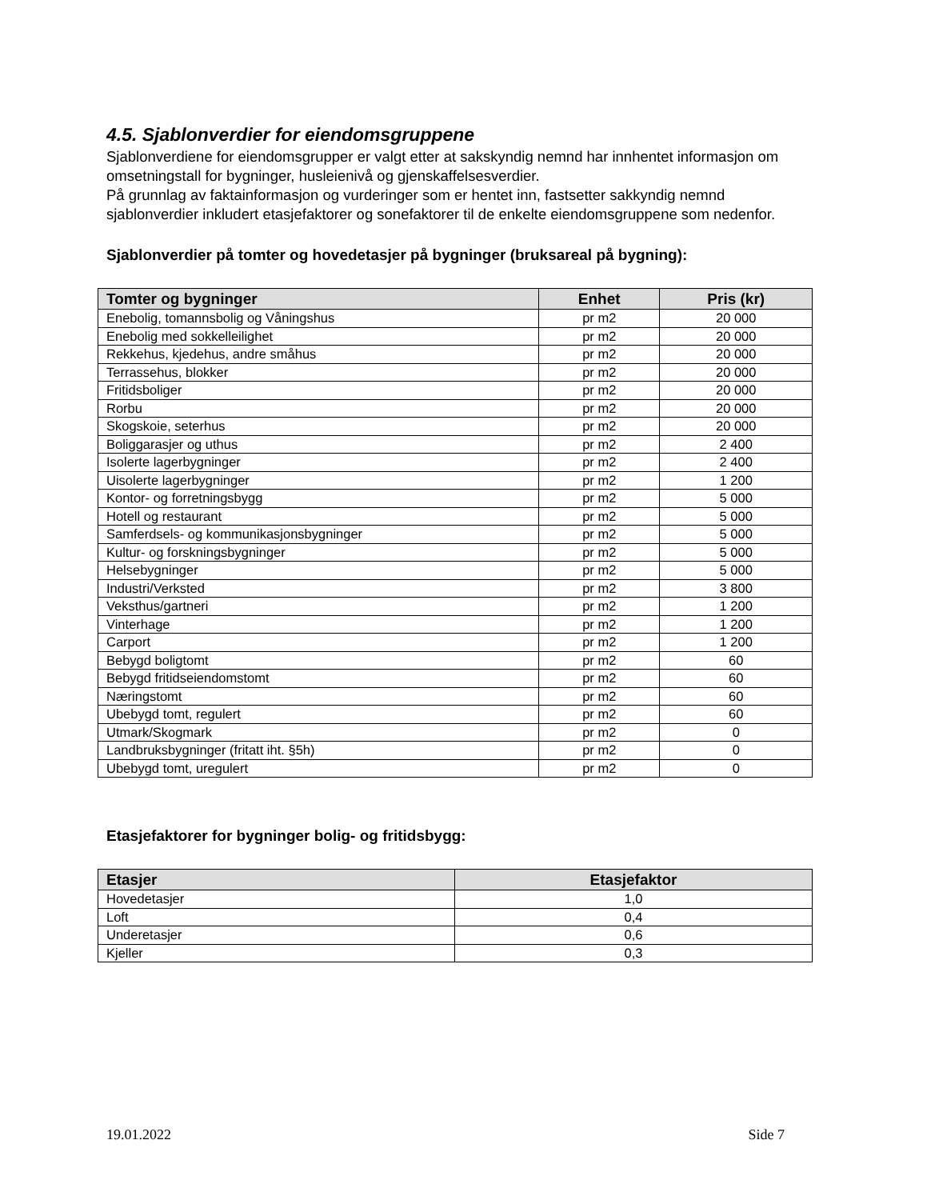4.5. Sjablonverdier for eiendomsgruppene
Sjablonverdiene for eiendomsgrupper er valgt etter at sakskyndig nemnd har innhentet informasjon om omsetningstall for bygninger, husleienivå og gjenskaffelsesverdier.
På grunnlag av faktainformasjon og vurderinger som er hentet inn, fastsetter sakkyndig nemnd sjablonverdier inkludert etasjefaktorer og sonefaktorer til de enkelte eiendomsgruppene som nedenfor.
Sjablonverdier på tomter og hovedetasjer på bygninger (bruksareal på bygning):
| Tomter og bygninger | Enhet | Pris (kr) |
| --- | --- | --- |
| Enebolig, tomannsbolig og Våningshus | pr m2 | 20 000 |
| Enebolig med sokkelleilighet | pr m2 | 20 000 |
| Rekkehus, kjedehus, andre småhus | pr m2 | 20 000 |
| Terrassehus, blokker | pr m2 | 20 000 |
| Fritidsboliger | pr m2 | 20 000 |
| Rorbu | pr m2 | 20 000 |
| Skogskoie, seterhus | pr m2 | 20 000 |
| Boliggarasjer og uthus | pr m2 | 2 400 |
| Isolerte lagerbygninger | pr m2 | 2 400 |
| Uisolerte lagerbygninger | pr m2 | 1 200 |
| Kontor- og forretningsbygg | pr m2 | 5 000 |
| Hotell og restaurant | pr m2 | 5 000 |
| Samferdsels- og kommunikasjonsbygninger | pr m2 | 5 000 |
| Kultur- og forskningsbygninger | pr m2 | 5 000 |
| Helsebygninger | pr m2 | 5 000 |
| Industri/Verksted | pr m2 | 3 800 |
| Veksthus/gartneri | pr m2 | 1 200 |
| Vinterhage | pr m2 | 1 200 |
| Carport | pr m2 | 1 200 |
| Bebygd boligtomt | pr m2 | 60 |
| Bebygd fritidseiendomstomt | pr m2 | 60 |
| Næringstomt | pr m2 | 60 |
| Ubebygd tomt, regulert | pr m2 | 60 |
| Utmark/Skogmark | pr m2 | 0 |
| Landbruksbygninger (fritatt iht. §5h) | pr m2 | 0 |
| Ubebygd tomt, uregulert | pr m2 | 0 |
Etasjefaktorer for bygninger bolig- og fritidsbygg:
| Etasjer | Etasjefaktor |
| --- | --- |
| Hovedetasjer | 1,0 |
| Loft | 0,4 |
| Underetasjer | 0,6 |
| Kjeller | 0,3 |
19.01.2022 Side 7